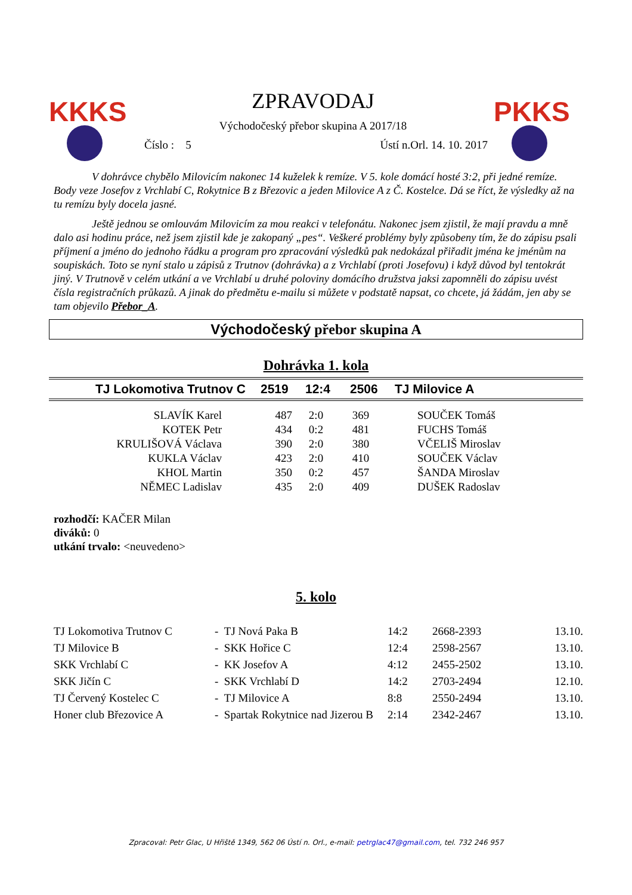KKKS
ZPRAVODAJ
Východočeský přebor skupina A 2017/18
Číslo : 5 Ústí n.Orl. 14. 10. 2017
PKKS
V dohrávce chybělo Milovicím nakonec 14 kuželek k remíze. V 5. kole domácí hosté 3:2, při jedné remíze. Body veze Josefov z Vrchlabí C, Rokytnice B z Březovic a jeden Milovice A z Č. Kostelce. Dá se říct, že výsledky až na tu remízu byly docela jasné.
Ještě jednou se omlouvám Milovicím za mou reakci v telefonátu. Nakonec jsem zjistil, že mají pravdu a mně dalo asi hodinu práce, než jsem zjistil kde je zakopaný „pes“. Veškeré problémy byly způsobeny tím, že do zápisu psali příjmení a jméno do jednoho řádku a program pro zpracování výsledků pak nedokázal přiřadit jména ke jménům na soupiskách. Toto se nyní stalo u zápisů z Trutnov (dohrávka) a z Vrchlabí (proti Josefovu) i když důvod byl tentokrát jiný. V Trutnově v celém utkání a ve Vrchlabí u druhé poloviny domácího družstva jaksi zapomněli do zápisu uvést čísla registračních průkazů. A jinak do předmětu e-mailu si můžete v podstatě napsat, co chcete, já žádám, jen aby se tam objevilo Přebor_A.
Východočeský přebor skupina A
Dohrávka 1. kola
| TJ Lokomotiva Trutnov C | 2519 | 12:4 | 2506 | TJ Milovice A |
| SLAVÍK Karel | 487 | 2:0 | 369 | SOUČEK Tomáš |
| KOTEK Petr | 434 | 0:2 | 481 | FUCHS Tomáš |
| KRULIŠOVÁ Václava | 390 | 2:0 | 380 | VČELIŠ Miroslav |
| KUKLA Václav | 423 | 2:0 | 410 | SOUČEK Václav |
| KHOL Martin | 350 | 0:2 | 457 | ŠANDA Miroslav |
| NĚMEC Ladislav | 435 | 2:0 | 409 | DUŠEK Radoslav |
rozhodčí: KAČER Milan
diváků: 0
utkání trvalo: <neuvedeno>
5. kolo
| TJ Lokomotiva Trutnov C | - TJ Nová Paka B | 14:2 | 2668-2393 | 13.10. |
| TJ Milovice B | - SKK Hořice C | 12:4 | 2598-2567 | 13.10. |
| SKK Vrchlabí C | - KK Josefov A | 4:12 | 2455-2502 | 13.10. |
| SKK Jičín C | - SKK Vrchlabí D | 14:2 | 2703-2494 | 12.10. |
| TJ Červený Kostelec C | - TJ Milovice A | 8:8 | 2550-2494 | 13.10. |
| Honer club Březovice A | - Spartak Rokytnice nad Jizerou B | 2:14 | 2342-2467 | 13.10. |
Zpracoval: Petr Glac, U Hřiště 1349, 562 06 Ústí n. Orl., e-mail: petrglac47@gmail.com, tel. 732 246 957